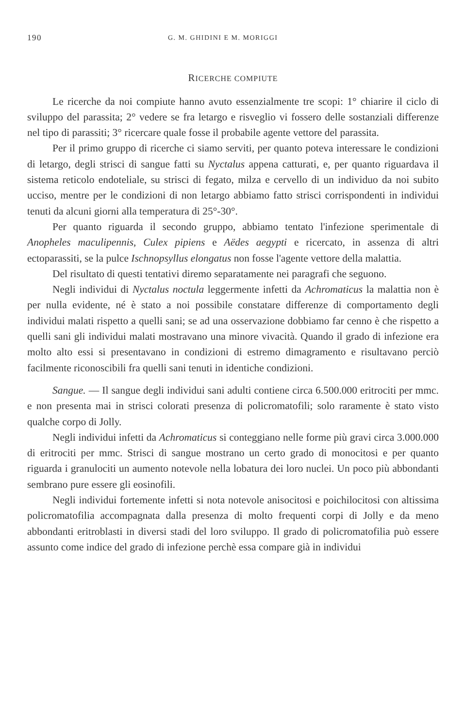190 G. M. GHIDINI E M. MORIGGI
RICERCHE COMPIUTE
Le ricerche da noi compiute hanno avuto essenzialmente tre scopi: 1° chiarire il ciclo di sviluppo del parassita; 2° vedere se fra letargo e risveglio vi fossero delle sostanziali differenze nel tipo di parassiti; 3° ricercare quale fosse il probabile agente vettore del parassita.
Per il primo gruppo di ricerche ci siamo serviti, per quanto poteva interessare le condizioni di letargo, degli strisci di sangue fatti su Nyctalus appena catturati, e, per quanto riguardava il sistema reticolo endoteliale, su strisci di fegato, milza e cervello di un individuo da noi subito ucciso, mentre per le condizioni di non letargo abbiamo fatto strisci corrispondenti in individui tenuti da alcuni giorni alla temperatura di 25°-30°.
Per quanto riguarda il secondo gruppo, abbiamo tentato l'infezione sperimentale di Anopheles maculipennis, Culex pipiens e Aëdes aegypti e ricercato, in assenza di altri ectoparassiti, se la pulce Ischnopsyllus elongatus non fosse l'agente vettore della malattia.
Del risultato di questi tentativi diremo separatamente nei paragrafi che seguono.
Negli individui di Nyctalus noctula leggermente infetti da Achromaticus la malattia non è per nulla evidente, né è stato a noi possibile constatare differenze di comportamento degli individui malati rispetto a quelli sani; se ad una osservazione dobbiamo far cenno è che rispetto a quelli sani gli individui malati mostravano una minore vivacità. Quando il grado di infezione era molto alto essi si presentavano in condizioni di estremo dimagramento e risultavano perciò facilmente riconoscibili fra quelli sani tenuti in identiche condizioni.
Sangue. — Il sangue degli individui sani adulti contiene circa 6.500.000 eritrociti per mmc. e non presenta mai in strisci colorati presenza di policromatofili; solo raramente è stato visto qualche corpo di Jolly.
Negli individui infetti da Achromaticus si conteggiano nelle forme più gravi circa 3.000.000 di eritrociti per mmc. Strisci di sangue mostrano un certo grado di monocitosi e per quanto riguarda i granulociti un aumento notevole nella lobatura dei loro nuclei. Un poco più abbondanti sembrano pure essere gli eosinofili.
Negli individui fortemente infetti si nota notevole anisocitosi e poichilocitosi con altissima policromatofilia accompagnata dalla presenza di molto frequenti corpi di Jolly e da meno abbondanti eritroblasti in diversi stadi del loro sviluppo. Il grado di policromatofilia può essere assunto come indice del grado di infezione perchè essa compare già in individui